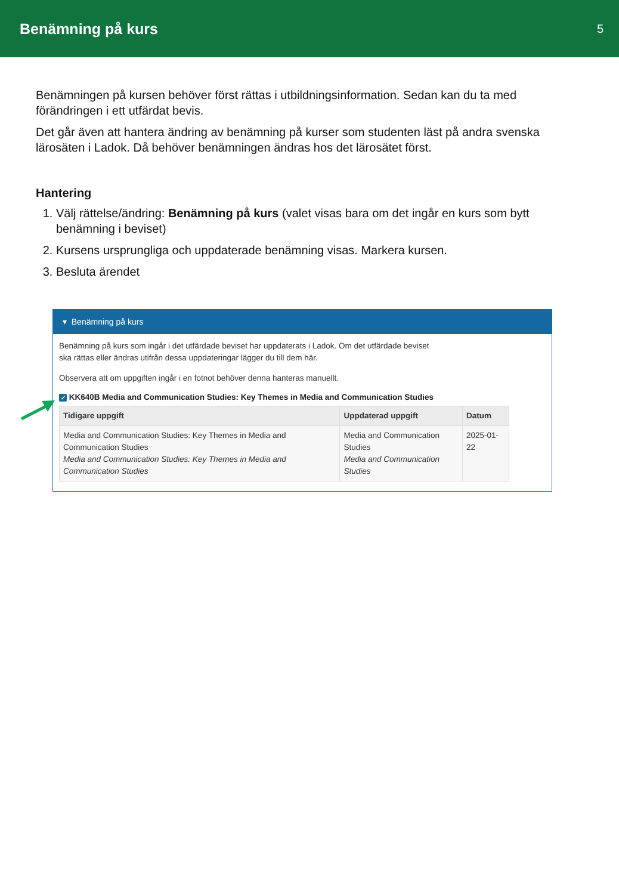Benämning på kurs
5
Benämningen på kursen behöver först rättas i utbildningsinformation. Sedan kan du ta med förändringen i ett utfärdat bevis.
Det går även att hantera ändring av benämning på kurser som studenten läst på andra svenska lärosäten i Ladok. Då behöver benämningen ändras hos det lärosätet först.
Hantering
1. Välj rättelse/ändring: Benämning på kurs (valet visas bara om det ingår en kurs som bytt benämning i beviset)
2. Kursens ursprungliga och uppdaterade benämning visas. Markera kursen.
3. Besluta ärendet
▾ Benämning på kurs
Benämning på kurs som ingår i det utfärdade beviset har uppdaterats i Ladok. Om det utfärdade beviset
ska rättas eller ändras utifrån dessa uppdateringar lägger du till dem här.
Observera att om uppgiften ingår i en fotnot behöver denna hanteras manuellt.
✓ KK640B Media and Communication Studies: Key Themes in Media and Communication Studies
| Tidigare uppgift | Uppdaterad uppgift | Datum |
| --- | --- | --- |
| Media and Communication Studies: Key Themes in Media and Communication Studies Media and Communication Studies: Key Themes in Media and Communication Studies | Media and Communication Studies Media and Communication Studies | 2025-01-22 |